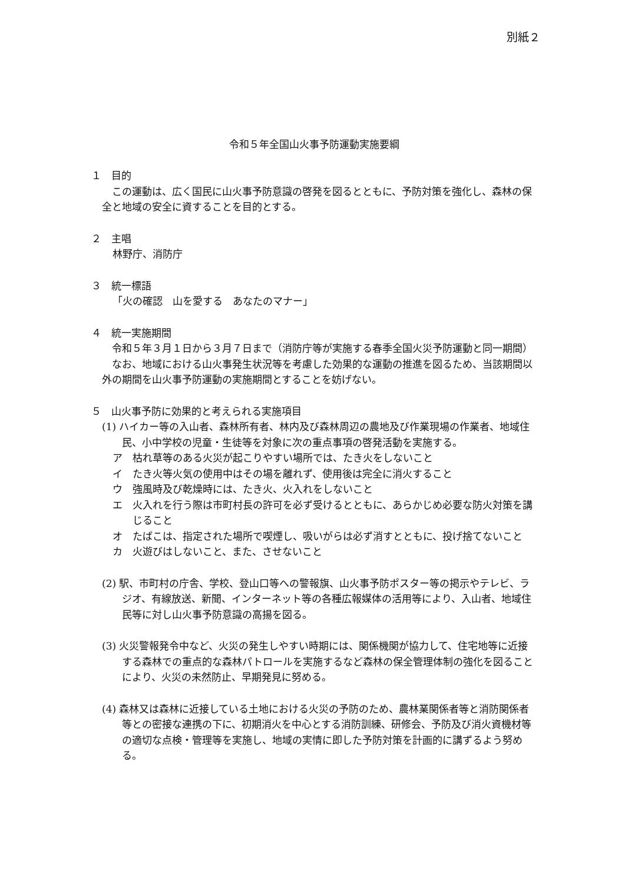別紙２
令和５年全国山火事予防運動実施要綱
１　目的
この運動は、広く国民に山火事予防意識の啓発を図るとともに、予防対策を強化し、森林の保全と地域の安全に資することを目的とする。
２　主唱
林野庁、消防庁
３　統一標語
「火の確認　山を愛する　あなたのマナー」
４　統一実施期間
令和５年３月１日から３月７日まで（消防庁等が実施する春季全国火災予防運動と同一期間）
なお、地域における山火事発生状況等を考慮した効果的な運動の推進を図るため、当該期間以外の期間を山火事予防運動の実施期間とすることを妨げない。
５　山火事予防に効果的と考えられる実施項目
(1) ハイカー等の入山者、森林所有者、林内及び森林周辺の農地及び作業現場の作業者、地域住民、小中学校の児童・生徒等を対象に次の重点事項の啓発活動を実施する。
ア　枯れ草等のある火災が起こりやすい場所では、たき火をしないこと
イ　たき火等火気の使用中はその場を離れず、使用後は完全に消火すること
ウ　強風時及び乾燥時には、たき火、火入れをしないこと
エ　火入れを行う際は市町村長の許可を必ず受けるとともに、あらかじめ必要な防火対策を講じること
オ　たばこは、指定された場所で喫煙し、吸いがらは必ず消すとともに、投げ捨てないこと
カ　火遊びはしないこと、また、させないこと
(2) 駅、市町村の庁舎、学校、登山口等への警報旗、山火事予防ポスター等の掲示やテレビ、ラジオ、有線放送、新聞、インターネット等の各種広報媒体の活用等により、入山者、地域住民等に対し山火事予防意識の高揚を図る。
(3) 火災警報発令中など、火災の発生しやすい時期には、関係機関が協力して、住宅地等に近接する森林での重点的な森林パトロールを実施するなど森林の保全管理体制の強化を図ることにより、火災の未然防止、早期発見に努める。
(4) 森林又は森林に近接している土地における火災の予防のため、農林業関係者等と消防関係者等との密接な連携の下に、初期消火を中心とする消防訓練、研修会、予防及び消火資機材等の適切な点検・管理等を実施し、地域の実情に即した予防対策を計画的に講ずるよう努める。